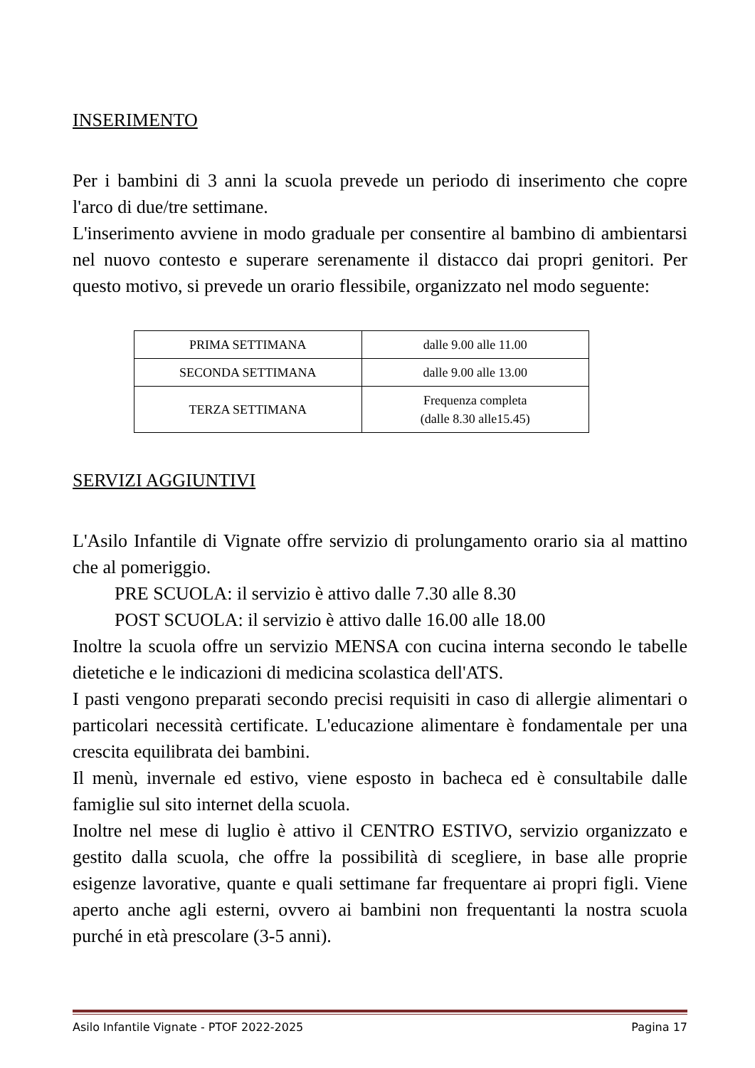INSERIMENTO
Per i bambini di 3 anni la scuola prevede un periodo di inserimento che copre l'arco di due/tre settimane.
L'inserimento avviene in modo graduale per consentire al bambino di ambientarsi nel nuovo contesto e superare serenamente il distacco dai propri genitori. Per questo motivo, si prevede un orario flessibile, organizzato nel modo seguente:
| PRIMA SETTIMANA | dalle 9.00 alle 11.00 |
| SECONDA SETTIMANA | dalle 9.00 alle 13.00 |
| TERZA SETTIMANA | Frequenza completa (dalle 8.30 alle15.45) |
SERVIZI AGGIUNTIVI
L'Asilo Infantile di Vignate offre servizio di prolungamento orario sia al mattino che al pomeriggio.
PRE SCUOLA: il servizio è attivo dalle 7.30 alle 8.30
POST SCUOLA: il servizio è attivo dalle 16.00 alle 18.00
Inoltre la scuola offre un servizio MENSA con cucina interna secondo le tabelle dietetiche e le indicazioni di medicina scolastica dell'ATS.
I pasti vengono preparati secondo precisi requisiti in caso di allergie alimentari o particolari necessità certificate. L'educazione alimentare è fondamentale per una crescita equilibrata dei bambini.
Il menù, invernale ed estivo, viene esposto in bacheca ed è consultabile dalle famiglie sul sito internet della scuola.
Inoltre nel mese di luglio è attivo il CENTRO ESTIVO, servizio organizzato e gestito dalla scuola, che offre la possibilità di scegliere, in base alle proprie esigenze lavorative, quante e quali settimane far frequentare ai propri figli. Viene aperto anche agli esterni, ovvero ai bambini non frequentanti la nostra scuola purché in età prescolare (3-5 anni).
Asilo Infantile Vignate - PTOF 2022-2025 Pagina 17